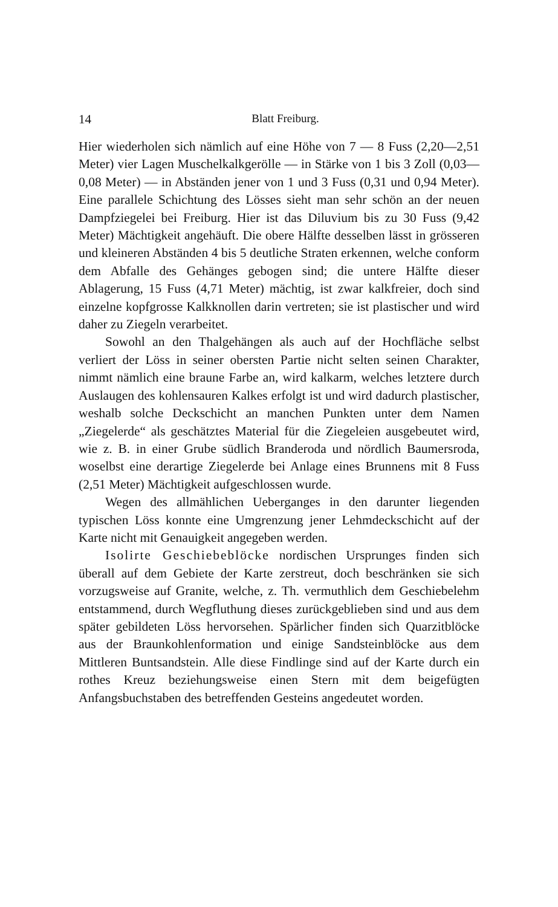14
Blatt Freiburg.
Hier wiederholen sich nämlich auf eine Höhe von 7 — 8 Fuss (2,20—2,51 Meter) vier Lagen Muschelkalkgerölle — in Stärke von 1 bis 3 Zoll (0,03—0,08 Meter) — in Abständen jener von 1 und 3 Fuss (0,31 und 0,94 Meter). Eine parallele Schichtung des Lösses sieht man sehr schön an der neuen Dampfziegelei bei Freiburg. Hier ist das Diluvium bis zu 30 Fuss (9,42 Meter) Mächtigkeit angehäuft. Die obere Hälfte desselben lässt in grösseren und kleineren Abständen 4 bis 5 deutliche Straten erkennen, welche conform dem Abfalle des Gehänges gebogen sind; die untere Hälfte dieser Ablagerung, 15 Fuss (4,71 Meter) mächtig, ist zwar kalkfreier, doch sind einzelne kopfgrosse Kalkknollen darin vertreten; sie ist plastischer und wird daher zu Ziegeln verarbeitet.
Sowohl an den Thalgehängen als auch auf der Hochfläche selbst verliert der Löss in seiner obersten Partie nicht selten seinen Charakter, nimmt nämlich eine braune Farbe an, wird kalkarm, welches letztere durch Auslaugen des kohlensauren Kalkes erfolgt ist und wird dadurch plastischer, weshalb solche Deckschicht an manchen Punkten unter dem Namen „Ziegelerde“ als geschätztes Material für die Ziegeleien ausgebeutet wird, wie z. B. in einer Grube südlich Branderoda und nördlich Baumersroda, woselbst eine derartige Ziegelerde bei Anlage eines Brunnens mit 8 Fuss (2,51 Meter) Mächtigkeit aufgeschlossen wurde.
Wegen des allmählichen Ueberganges in den darunter liegenden typischen Löss konnte eine Umgrenzung jener Lehmdeckschicht auf der Karte nicht mit Genauigkeit angegeben werden.
Isolirte Geschiebeblöcke nordischen Ursprunges finden sich überall auf dem Gebiete der Karte zerstreut, doch beschränken sie sich vorzugsweise auf Granite, welche, z. Th. vermuthlich dem Geschiebelehm entstammend, durch Wegfluthung dieses zurückgeblieben sind und aus dem später gebildeten Löss hervorsehen. Spärlicher finden sich Quarzitblöcke aus der Braunkohlenformation und einige Sandsteinblöcke aus dem Mittleren Buntsandstein. Alle diese Findlinge sind auf der Karte durch ein rothes Kreuz beziehungsweise einen Stern mit dem beigefügten Anfangsbuchstaben des betreffenden Gesteins angedeutet worden.